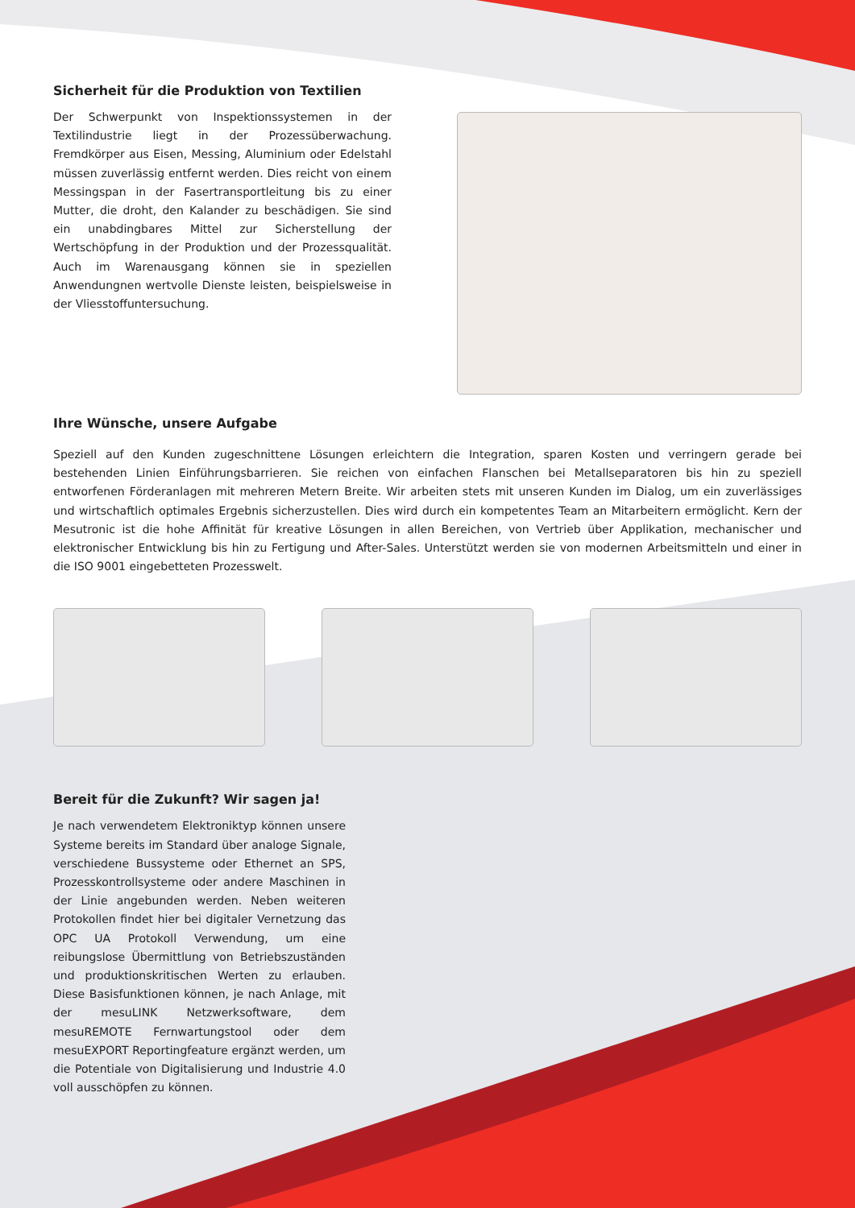Sicherheit für die Produktion von Textilien
Der Schwerpunkt von Inspektionssystemen in der Textilindustrie liegt in der Prozessüberwachung. Fremdkörper aus Eisen, Messing, Aluminium oder Edelstahl müssen zuverlässig entfernt werden. Dies reicht von einem Messingspan in der Fasertransportleitung bis zu einer Mutter, die droht, den Kalander zu beschädigen. Sie sind ein unabdingbares Mittel zur Sicherstellung der Wertschöpfung in der Produktion und der Prozessqualität. Auch im Warenausgang können sie in speziellen Anwendungnen wertvolle Dienste leisten, beispielsweise in der Vliesstoffuntersuchung.
Ihre Wünsche, unsere Aufgabe
Speziell auf den Kunden zugeschnittene Lösungen erleichtern die Integration, sparen Kosten und verringern gerade bei bestehenden Linien Einführungsbarrieren. Sie reichen von einfachen Flanschen bei Metallseparatoren bis hin zu speziell entworfenen Förderanlagen mit mehreren Metern Breite. Wir arbeiten stets mit unseren Kunden im Dialog, um ein zuverlässiges und wirtschaftlich optimales Ergebnis sicherzustellen. Dies wird durch ein kompetentes Team an Mitarbeitern ermöglicht. Kern der Mesutronic ist die hohe Affinität für kreative Lösungen in allen Bereichen, von Vertrieb über Applikation, mechanischer und elektronischer Entwicklung bis hin zu Fertigung und After-Sales. Unterstützt werden sie von modernen Arbeitsmitteln und einer in die ISO 9001 eingebetteten Prozesswelt.
Bereit für die Zukunft? Wir sagen ja!
Je nach verwendetem Elektroniktyp können unsere Systeme bereits im Standard über analoge Signale, verschiedene Bussysteme oder Ethernet an SPS, Prozesskontrollsysteme oder andere Maschinen in der Linie angebunden werden. Neben weiteren Protokollen findet hier bei digitaler Vernetzung das OPC UA Protokoll Verwendung, um eine reibungslose Übermittlung von Betriebszuständen und produktionskritischen Werten zu erlauben. Diese Basisfunktionen können, je nach Anlage, mit der mesuLINK Netzwerksoftware, dem mesuREMOTE Fernwartungstool oder dem mesuEXPORT Reportingfeature ergänzt werden, um die Potentiale von Digitalisierung und Industrie 4.0 voll ausschöpfen zu können.